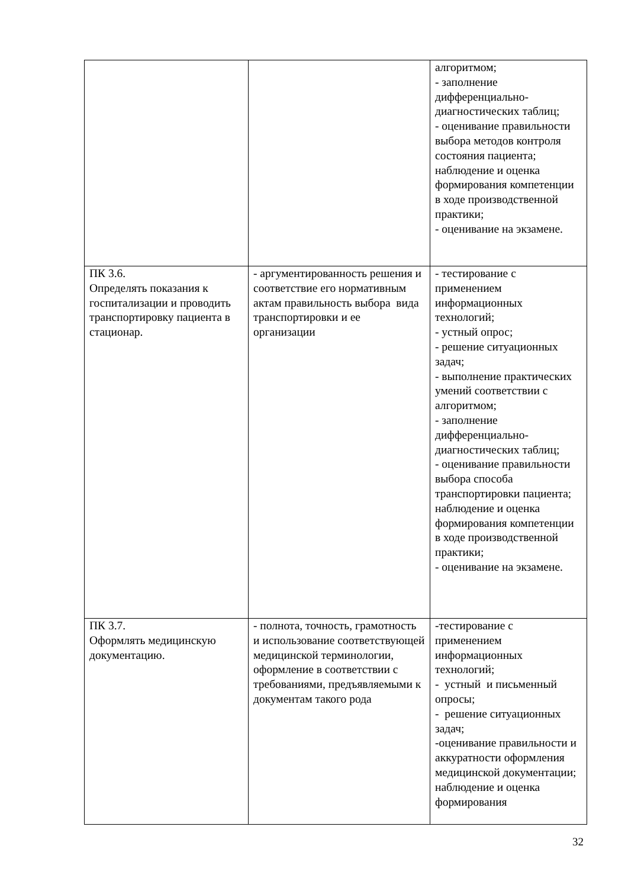| | | алгоритмом; - заполнение дифференциально-диагностических таблиц; - оценивание правильности выбора методов контроля состояния пациента; наблюдение и оценка формирования компетенции в ходе производственной практики; - оценивание на экзамене. |
| ПК 3.6. Определять показания к госпитализации и проводить транспортировку пациента в стационар. | - аргументированность решения и соответствие его нормативным актам правильность выбора вида транспортировки и ее организации | - тестирование с применением информационных технологий; - устный опрос; - решение ситуационных задач; - выполнение практических умений соответствии с алгоритмом; - заполнение дифференциально-диагностических таблиц; - оценивание правильности выбора способа транспортировки пациента; наблюдение и оценка формирования компетенции в ходе производственной практики; - оценивание на экзамене. |
| ПК 3.7. Оформлять медицинскую документацию. | - полнота, точность, грамотность и использование соответствующей медицинской терминологии, оформление в соответствии с требованиями, предъявляемыми к документам такого рода | -тестирование с применением информационных технологий; - устный и письменный опросы; - решение ситуационных задач; -оценивание правильности и аккуратности оформления медицинской документации; наблюдение и оценка формирования |
32